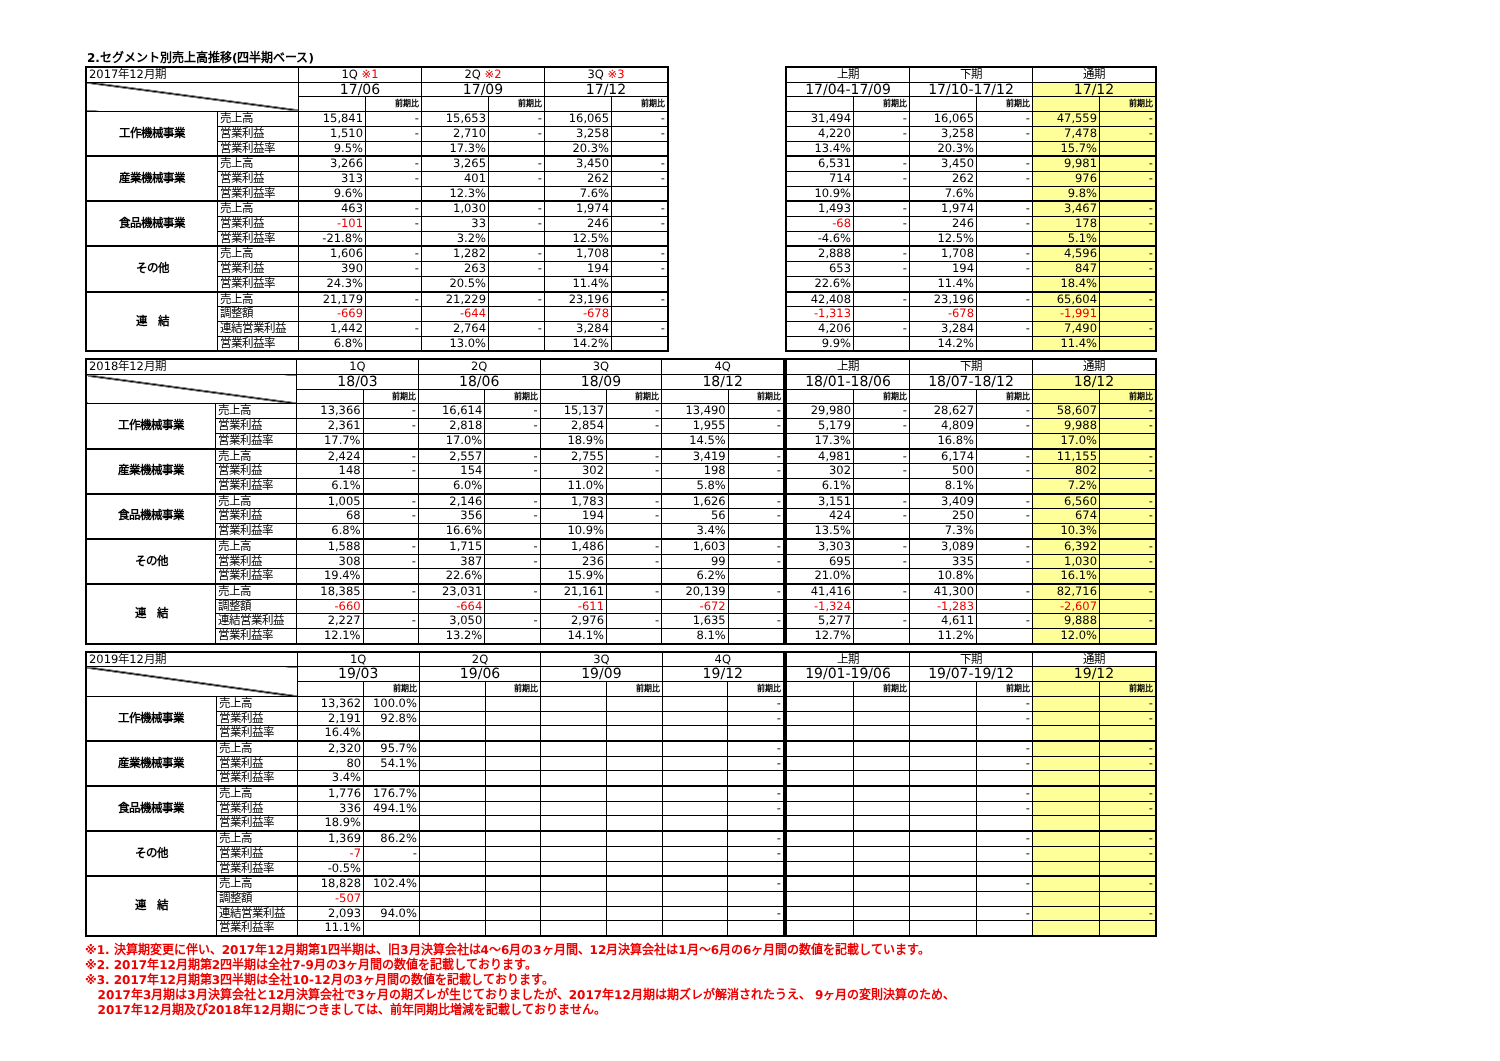2.セグメント別売上高推移(四半期ベース)
| 2017年12月期 | | 1Q ※1 | | 2Q ※2 | | 3Q ※3 | |
| --- | --- | --- | --- | --- | --- | --- | --- |
| | | 17/06 | | 17/09 | | 17/12 | |
| | | | 前期比 | | 前期比 | | 前期比 |
| 工作機械事業 | 売上高 | 15,841 | - | 15,653 | - | 16,065 | - |
| | 営業利益 | 1,510 | - | 2,710 | - | 3,258 | - |
| | 営業利益率 | 9.5% | | 17.3% | | 20.3% | |
| 産業機械事業 | 売上高 | 3,266 | - | 3,265 | - | 3,450 | - |
| | 営業利益 | 313 | - | 401 | - | 262 | - |
| | 営業利益率 | 9.6% | | 12.3% | | 7.6% | |
| 食品機械事業 | 売上高 | 463 | - | 1,030 | - | 1,974 | - |
| | 営業利益 | -101 | - | 33 | - | 246 | - |
| | 営業利益率 | -21.8% | | 3.2% | | 12.5% | |
| その他 | 売上高 | 1,606 | - | 1,282 | - | 1,708 | - |
| | 営業利益 | 390 | - | 263 | - | 194 | - |
| | 営業利益率 | 24.3% | | 20.5% | | 11.4% | |
| 連 結 | 売上高 | 21,179 | - | 21,229 | - | 23,196 | - |
| | 調整額 | -669 | | -644 | | -678 | |
| | 連結営業利益 | 1,442 | - | 2,764 | - | 3,284 | - |
| | 営業利益率 | 6.8% | | 13.0% | | 14.2% | |
| 上期 | | 下期 | | 通期 | |
| --- | --- | --- | --- | --- | --- |
| 17/04-17/09 | | 17/10-17/12 | | 17/12 | |
| | 前期比 | | 前期比 | | 前期比 |
| 31,494 | - | 16,065 | - | 47,559 | - |
| 4,220 | - | 3,258 | - | 7,478 | - |
| 13.4% | | 20.3% | | 15.7% | |
| 6,531 | - | 3,450 | - | 9,981 | - |
| 714 | - | 262 | - | 976 | - |
| 10.9% | | 7.6% | | 9.8% | |
| 1,493 | - | 1,974 | - | 3,467 | - |
| -68 | - | 246 | - | 178 | - |
| -4.6% | | 12.5% | | 5.1% | |
| 2,888 | - | 1,708 | - | 4,596 | - |
| 653 | - | 194 | - | 847 | - |
| 22.6% | | 11.4% | | 18.4% | |
| 42,408 | - | 23,196 | - | 65,604 | - |
| -1,313 | | -678 | | -1,991 | |
| 4,206 | - | 3,284 | - | 7,490 | - |
| 9.9% | | 14.2% | | 11.4% | |
| 2018年12月期 | | 1Q | | 2Q | | 3Q | | 4Q | |
| --- | --- | --- | --- | --- | --- | --- | --- | --- | --- |
| | | 18/03 | | 18/06 | | 18/09 | | 18/12 | |
| | | | 前期比 | | 前期比 | | 前期比 | | 前期比 |
| 工作機械事業 | 売上高 | 13,366 | - | 16,614 | - | 15,137 | - | 13,490 | - |
| | 営業利益 | 2,361 | - | 2,818 | - | 2,854 | - | 1,955 | - |
| | 営業利益率 | 17.7% | | 17.0% | | 18.9% | | 14.5% | |
| 産業機械事業 | 売上高 | 2,424 | - | 2,557 | - | 2,755 | - | 3,419 | - |
| | 営業利益 | 148 | - | 154 | - | 302 | - | 198 | - |
| | 営業利益率 | 6.1% | | 6.0% | | 11.0% | | 5.8% | |
| 食品機械事業 | 売上高 | 1,005 | - | 2,146 | - | 1,783 | - | 1,626 | - |
| | 営業利益 | 68 | - | 356 | - | 194 | - | 56 | - |
| | 営業利益率 | 6.8% | | 16.6% | | 10.9% | | 3.4% | |
| その他 | 売上高 | 1,588 | - | 1,715 | - | 1,486 | - | 1,603 | - |
| | 営業利益 | 308 | - | 387 | - | 236 | - | 99 | - |
| | 営業利益率 | 19.4% | | 22.6% | | 15.9% | | 6.2% | |
| 連 結 | 売上高 | 18,385 | - | 23,031 | - | 21,161 | - | 20,139 | - |
| | 調整額 | -660 | | -664 | | -611 | | -672 | |
| | 連結営業利益 | 2,227 | - | 3,050 | - | 2,976 | - | 1,635 | - |
| | 営業利益率 | 12.1% | | 13.2% | | 14.1% | | 8.1% | |
| 上期 | | 下期 | | 通期 | |
| --- | --- | --- | --- | --- | --- |
| 18/01-18/06 | | 18/07-18/12 | | 18/12 | |
| | 前期比 | | 前期比 | | 前期比 |
| 29,980 | - | 28,627 | - | 58,607 | - |
| 5,179 | - | 4,809 | - | 9,988 | - |
| 17.3% | | 16.8% | | 17.0% | |
| 4,981 | - | 6,174 | - | 11,155 | - |
| 302 | - | 500 | - | 802 | - |
| 6.1% | | 8.1% | | 7.2% | |
| 3,151 | - | 3,409 | - | 6,560 | - |
| 424 | - | 250 | - | 674 | - |
| 13.5% | | 7.3% | | 10.3% | |
| 3,303 | - | 3,089 | - | 6,392 | - |
| 695 | - | 335 | - | 1,030 | - |
| 21.0% | | 10.8% | | 16.1% | |
| 41,416 | - | 41,300 | - | 82,716 | - |
| -1,324 | | -1,283 | | -2,607 | |
| 5,277 | - | 4,611 | - | 9,888 | - |
| 12.7% | | 11.2% | | 12.0% | |
| 2019年12月期 | | 1Q | | 2Q | | 3Q | | 4Q | |
| --- | --- | --- | --- | --- | --- | --- | --- | --- | --- |
| | | 19/03 | | 19/06 | | 19/09 | | 19/12 | |
| | | | 前期比 | | 前期比 | | 前期比 | | 前期比 |
| 工作機械事業 | 売上高 | 13,362 | 100.0% | | | | | | - |
| | 営業利益 | 2,191 | 92.8% | | | | | | - |
| | 営業利益率 | 16.4% | | | | | | | |
| 産業機械事業 | 売上高 | 2,320 | 95.7% | | | | | | - |
| | 営業利益 | 80 | 54.1% | | | | | | - |
| | 営業利益率 | 3.4% | | | | | | | |
| 食品機械事業 | 売上高 | 1,776 | 176.7% | | | | | | - |
| | 営業利益 | 336 | 494.1% | | | | | | - |
| | 営業利益率 | 18.9% | | | | | | | |
| その他 | 売上高 | 1,369 | 86.2% | | | | | | - |
| | 営業利益 | -7 | - | | | | | | - |
| | 営業利益率 | -0.5% | | | | | | | |
| 連 結 | 売上高 | 18,828 | 102.4% | | | | | | - |
| | 調整額 | -507 | | | | | | | |
| | 連結営業利益 | 2,093 | 94.0% | | | | | | - |
| | 営業利益率 | 11.1% | | | | | | | |
| 上期 | | 下期 | | 通期 | |
| --- | --- | --- | --- | --- | --- |
| 19/01-19/06 | | 19/07-19/12 | | 19/12 | |
| | 前期比 | | 前期比 | | 前期比 |
| | | | - | | - |
| | | | - | | - |
| | | | - | | - |
| | | | - | | - |
| | | | - | | - |
| | | | - | | - |
| | | | - | | - |
| | | | - | | - |
| | | | - | | - |
| | | | - | | - |
※1. 決算期変更に伴い、2017年12月期第1四半期は、旧3月決算会社は4～6月の3ヶ月間、12月決算会社は1月～6月の6ヶ月間の数値を記載しています。
※2. 2017年12月期第2四半期は全社7-9月の3ヶ月間の数値を記載しております。
※3. 2017年12月期第3四半期は全社10-12月の3ヶ月間の数値を記載しております。
2017年3月期は3月決算会社と12月決算会社で3ヶ月の期ズレが生じておりましたが、2017年12月期は期ズレが解消されたうえ、 9ヶ月の変則決算のため、
2017年12月期及び2018年12月期につきましては、前年同期比増減を記載しておりません。